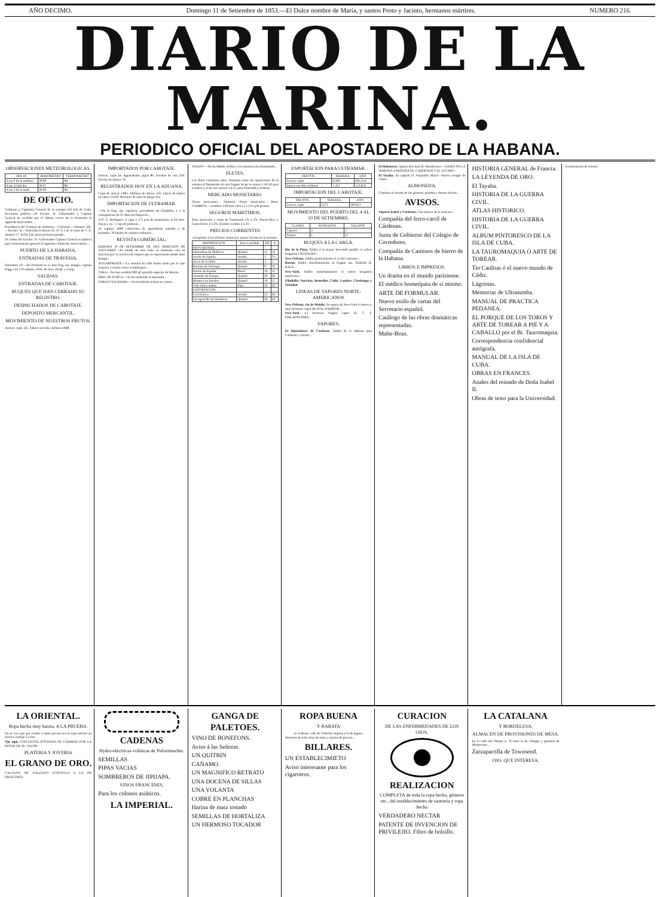AÑO DECIMO. Domingo 11 de Setiembre de 1853.—El Dulce nombre de María, y santos Proto y Jacinto, hermanos mártires. NUMERO 216.
DIARIO DE LA MARINA.
PERIODICO OFICIAL DEL APOSTADERO DE LA HABANA.
OBSERVACIONES METEOROLOGICAS.
| DIA 10. | BAROMETRO | TERMOMETRO |
| --- | --- | --- |
| A las 9 de la mañana | 30 00 | 84 |
| A las 12 del dia | 30 07 | 86 |
| A las 3 de la tarde | 30 00 | 84 |
DE OFICIO.
Gobierno y Capitanía General de la siempre fiel Isla de Cuba. Secretaría política.—El Excmo. Sr. Gobernador y Capitan General ha recibido por el último correo de la Península la siguiente Real órden...
Presidencia del Consejo de ministros.—Ultramar.—Número 321.—Excmo. Sr.—Enterada la Reina (Q. D. G.) de la carta de V. E. número 57, fecha 2 de junio próximo pasado...
De órden del Excmo. Sr. Gobernador Capitan General se publica para conocimiento general el siguiente cédula de convocatorio...
PUERTO DE LA HABANA.
ENTRADAS DE TRAVESIA.
Setiembre 10.—De Portland en 15 dias frag. am. Ranger, capitan Fogg, con 170 cuñetes, 8 bls. de Sres. Drake y comp.
SALIDAS.
ENTRADAS DE CABOTAJE.
BUQUES QUE HAN CERRADO SU REGISTRO.
DESPACHADOS DE CABOTAJE.
DEPOSITO MERCANTIL.
MOVIMIENTO DE NUESTROS FRUTOS.
Azúcar, cajas 125. Tabaco torcido, millares 1848.
IMPORTADOS POR CABOTAJE.
Azúcar, cajas 24. Aguardiente, pipas 80. Arrobas de cera 250. Tercios de tabaco 76.
REGISTRADOS HOY EN LA ADUANA.
Cajas de azúcar 1,861. Millares de tabaco 159. Libras de tabaco en rama 53,950. Bocoyes de miel de purga 214.
IMPORTACION DE ULTRAMAR.
—De la frag. am. Japónica, procedente de Filadelfia, y á la consignacion de D. Marcial Dupierris...
A D. G. Rodriguez: 2 cajas y 171 p.as de maquinaria. A los Sres. Sayas y cp.: 1 caja de pinturas...
Al capitan: 2000 cañeriones de aguardiente anisado y de balandra, 30 fardos de cañamo ordinario...
REVISTA COMERCIAL.
HABANA 10 DE SETIEMBRE DE 1853. MERCADO DE AZUCARES.—El estado de este fruto se mantiene casi en inaccion por la carencia de buques que se esperimenta desde hace tiempo...
AGUARDIENTE.—La semana ha sido buena tanto por lo que respecta á ventas como á embarques...
CERA.—Se han vendido 600 @ amarilla superior de Moron...
MIEL DE PURGA.—Se ha sostenido la demanda...
TABACO EN RAMA.—No ha habido arribos ni ventas...
TASAJO.—No ha habido arribos y la existencia ha disminuido...
FLETES.
Los fletes continuan altos. Notamos entre las operaciones de la semana el fletamento de una fragata de po te mayor á 43-10 para Londres y el de otro menor á 4-15 para Falmouth y órdenes.
MERCADO MONETARIO.
Onzas mexicanas... Nominal. Pesos mexicanos... Idem. CAMBIOS.—Londres á 60 dias vista 11 á 11¾ p≋ premio.
SEGUROS MARITIMOS.
Seno mexicano y costa de Guatemala 1¾ á 2¾. Puerto-Rico y Costa-Firme 2 á 2¾. Estados Unidos 2 á 2½.
PRECIOS CORRIENTES
arreglados á las últimas ventas por mayor hechas en la semana.
| IMPORTACION. | Peso ó medida. | DE | A |
| --- | --- | --- | --- |
| PROVISIONES. | | | |
| Almendras de Mallorca | Quintal | 11 | 12 |
| Aceite de España | Arroba | 3 | 3½ |
| Arroz de la India | Arroba | 1 | 1 |
| Bacalao de Noruega | Quintal | 9 | 10 |
| Harina de España | Barril | 10 | 11 |
| Jamones de Europa | Quintal | 20 | 22 |
| Manteca en barriles | Quintal | 16 | 17 |
| Vino tinto catalan | Pipa | 31 | 33 |
| EXPORTACION. | | | |
| Cera blanca | Arroba | 23 | 24 |
| Zarzaparrilla de Honduras | Quintal | 20 | 22 |
ESPORTACION PARA ULTRAMAR.
| FRUTOS. | SEMANA. | AÑO. |
| --- | --- | --- |
| Azúcar, cajas | 6,509 | 605,214 |
| Tabaco torcido, millares | 7,337 | 113,812 |
IMPORTACION DEL CABOTAJE.
| FRUTOS. | SEMANA. | AÑO. |
| --- | --- | --- |
| Azúcar, cajas | 3,371 | 393,651 |
MOVIMIENTO DEL PUERTO DEL 4 AL 10 DE SETIEMBRE.
| CLASES | ENTRADOS | SALIDOS |
| --- | --- | --- |
| Vapores | 2 | 3 |
| Totales | 1 | 11 |
BUQUES A LA CARGA.
Rio de la Plata. Saldrá á la mayor brevedad posible el velero bergantín CENTAURO...
New-Orleans. Saldrá positivamente el 11 del corriente...
Boston. Saldrá inmediatamente la fragata am. SARAH H. HALE...
New-York. Saldrá inmediatamente el velero bergantín americano...
Filadelfia. Nuevitas. Remedios. Cádiz. Londres. Cienfuegos y Trinidad.
LINEAS DE VAPORES NORTE-AMERICANOS
New-Orleans, via de Mobila. Se espera de New-York el nuevo y muy hermoso vapor BLACK WARRIOR...
New-York. La hermosa fragata vapor EL C. F. PHILADELPHIA...
VAPORES.
El Almendares. El Cardenas. Saldrá de la Habana para Cárdenas y Júcaro...
El Habanero, capitan don Juan B. Mendezona—VIAJES DE LA HABANA A MATANZAS, CARDENAS Y EL JUCARO.
El Tayaba. Su capitan D. Alejandro Muxó—Nuevo arreglo de viajes...
ALMONEDA.
Continua el remate de los géneros, prendas y demas efectos...
AVISOS.
Vapores Isabel y Cárdenas. Con motivo de la estacion...
Compañía del ferro-carril de Cárdenas.
Junta de Gobierno del Colegio de Corredores.
Compañía de Caminos de hierro de la Habana.
LIBROS E IMPRESOS.
Un drama en el mundo parisiense.
El médico homeópata de sí mismo.
ARTE DE FORMULAR.
Nuevo estilo de cartas del Secretario español.
Catálogo de las obras dramáticas representadas.
Malte-Brun.
HISTORIA GENERAL de Francia.
LA LEYENDA DE ORO.
El Tayaba.
HISTORIA DE LA GUERRA CIVIL.
ATLAS HISTORICO.
HISTORIA DE LA GUERRA CIVIL.
ALBUM PINTORESCO DE LA ISLA DE CUBA.
LA TAUROMAQUIA Ó ARTE DE TOREAR.
Tio Canlitas ó el nuevo mundo de Cádiz.
Lágrimas.
Memorias de Ultratumba.
MANUAL DE PRACTICA PEDANEA.
EL PORQUE DE LOS TOROS Y ARTE DE TOREAR A PIE Y A CABALLO por el Br. Tauromaquia.
Correspondencia confidencial autógrafa.
MANUAL DE LA ISLA DE CUBA.
OBRAS EN FRANCES.
Anales del reinado de Doña Isabel II.
Obras de testo para la Universidad.
(continuación de avisos)
LA ORIENTAL.
Ropa hecha muy barata. A LA PRUEBA.
No se crea que por vender á estos precios sea la ropa inferior en lienzos, trabajo ó corte...
Ojo aquí. CINCUENTA DOCENAS DE CAMISAS POR LA MITAD DE SU VALOR.
PLATERIA Y JOYERIA
EL GRANO DE ORO.
CALZADA DE GALEANO CONTIGUA A LA DE DRAGONES.
CADENAS
Hydro-eléctricas-voltáicas de Pulvermacher.
SEMILLAS
PIPAS VACIAS
SOMBREROS DE JIPIJAPA.
VINOS FRANCESES.
Para los colonos asiáticos.
LA IMPERIAL.
GANGA DE PALETOES.
VINO DE BONEFONS.
Aviso á las Señoras.
UN QUITRIN
CAÑAMO.
UN MAGNIFICO RETRATO
UNA DOCENA DE SILLAS
UNA VOLANTA
COBRE EN PLANCHAS
Harina de maiz tostado
SEMILLAS DE HORTALIZA
UN HERMOSO TOCADOR
ROPA BUENA
Y BARATA
en el Bazar, calle de O-Reilly esquina á la de Aguiar.
Tenemos de toda clase de telas y cuartos de precios...
BILLARES.
UN ESTABLECIMIETO
Aviso interesante para los cigarreros.
CURACION
DE LAS ENFERMEDADES DE LOS OJOS.
REALIZACION
COMPLETA de toda la ropa hecha, géneros etc., del establecimiento de sastrería y ropa hecha
VERDADERO NECTAR
PATENTE DE INVENCION DE PRIVILEJIO. Filtro de bolsillo.
LA CATALANA
Y BORDELESA.
ALMACEN DE PROVISIONES DE MESA.
En la calle del Obispo n. 76 entre la de Villegas y plazuela de Monserrate...
Zarzaparrilla de Townsend.
OJO, QUE INTERESA.